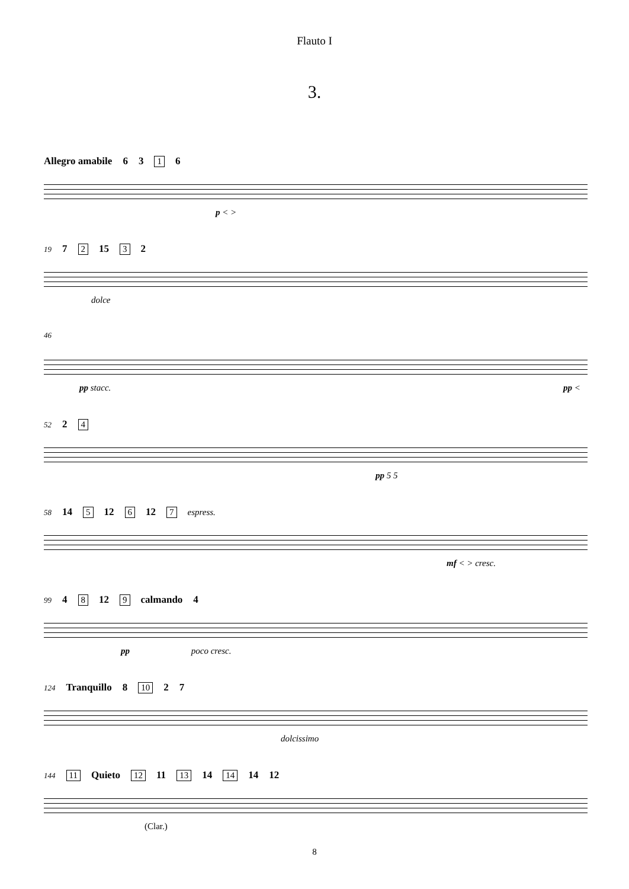Flauto I
3.
Allegro amabile 6 3 1 6
p < >
19 7 2 15 3 2
dolce
46
pp stacc. pp <
52 2 4
pp 5 5
58 14 5 12 6 12 7 espress.
mf < > cresc.
99 4 8 12 9 calmando 4
pp poco cresc.
124 Tranquillo 8 10 2 7
dolcissimo
144 11 Quieto 12 11 13 14 14 14 12
(Clar.)
8